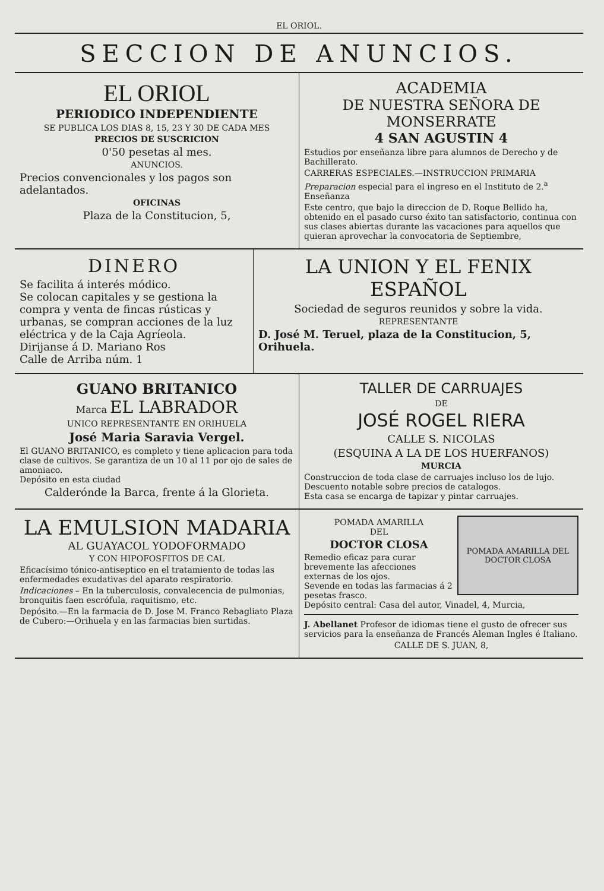EL ORIOL.
SECCION DE ANUNCIOS.
EL ORIOL
PERIODICO INDEPENDIENTE
SE PUBLICA LOS DIAS 8, 15, 23 Y 30 DE CADA MES
PRECIOS DE SUSCRICION
0'50 pesetas al mes.
ANUNCIOS.
Precios convencionales y los pagos son adelantados.
OFICINAS
Plaza de la Constitucion, 5,
ACADEMIA
DE NUESTRA SEÑORA DE MONSERRATE
4 SAN AGUSTIN 4
Estudios por enseñanza libre para alumnos de Derecho y de Bachillerato.
CARRERAS ESPECIALES.—INSTRUCCION PRIMARIA
Preparacion especial para el ingreso en el Instituto de 2.<sup>a</sup> Enseñanza
Este centro, que bajo la direccion de D. Roque Bellido ha, obtenido en el pasado curso éxito tan satisfactorio, continua con sus clases abiertas durante las vacaciones para aquellos que quieran aprovechar la convocatoria de Septiembre,
DINERO
Se facilita á interés módico.
Se colocan capitales y se gestiona la compra y venta de fincas rústicas y urbanas, se compran acciones de la luz eléctrica y de la Caja Agríeola.
Dirijanse á D. Mariano Ros
Calle de Arriba núm. 1
LA UNION Y EL FENIX ESPAÑOL
Sociedad de seguros reunidos y sobre la vida.
REPRESENTANTE
D. José M. Teruel, plaza de la Constitucion, 5, Orihuela.
GUANO BRITANICO
Marca EL LABRADOR
UNICO REPRESENTANTE EN ORIHUELA
José Maria Saravia Vergel.
El GUANO BRITANICO, es completo y tiene aplicacion para toda clase de cultivos. Se garantiza de un 10 al 11 por ojo de sales de amoniaco.
Depósito en esta ciudad
Calderónde la Barca, frente á la Glorieta.
TALLER DE CARRUAJES
DE
JOSÉ ROGEL RIERA
CALLE S. NICOLAS
(ESQUINA A LA DE LOS HUERFANOS)
MURCIA
Construccion de toda clase de carruajes incluso los de lujo.
Descuento notable sobre precios de catalogos.
Esta casa se encarga de tapizar y pintar carruajes.
LA EMULSION MADARIA
AL GUAYACOL YODOFORMADO
Y CON HIPOFOSFITOS DE CAL
Eficacísimo tónico-antiseptico en el tratamiento de todas las enfermedades exudativas del aparato respiratorio.
Indicaciones – En la tuberculosis, convalecencia de pulmonias, bronquitis faen escrófula, raquitismo, etc.
Depósito.—En la farmacia de D. Jose M. Franco Rebagliato Plaza de Cubero:—Orihuela y en las farmacias bien surtidas.
POMADA AMARILLA DEL DOCTOR CLOSA
POMADA AMARILLA
DEL
DOCTOR CLOSA
Remedio eficaz para curar brevemente las afecciones externas de los ojos.
Sevende en todas las farmacias á 2 pesetas frasco.
Depósito central: Casa del autor, Vinadel, 4, Murcia,
J. Abellanet Profesor de idiomas tiene el gusto de ofrecer sus servicios para la enseñanza de Francés Aleman Ingles é Italiano.
CALLE DE S. JUAN, 8,